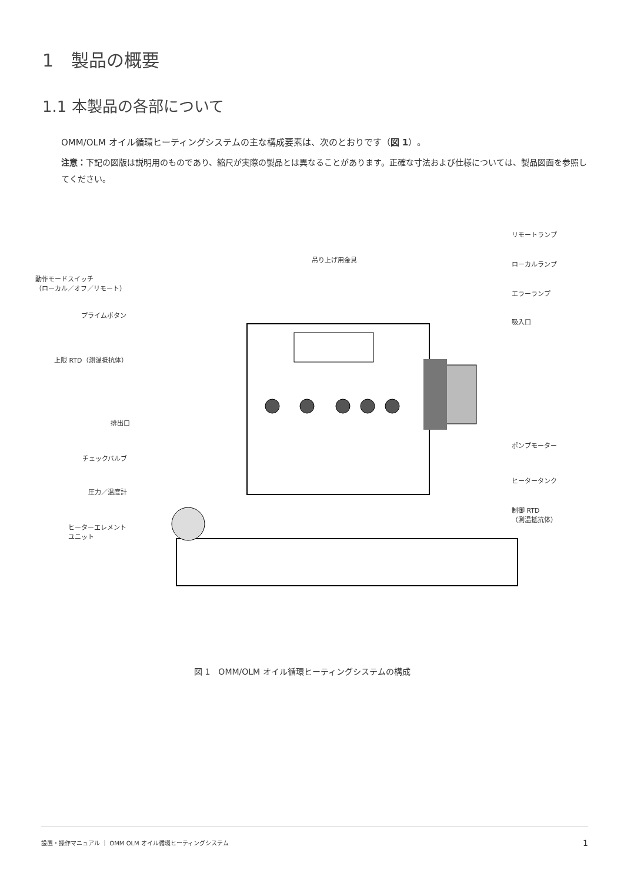1　製品の概要
1.1 本製品の各部について
OMM/OLM オイル循環ヒーティングシステムの主な構成要素は、次のとおりです（図 1）。
注意：下記の図版は説明用のものであり、縮尺が実際の製品とは異なることがあります。正確な寸法および仕様については、製品図面を参照してください。
吊り上げ用金具
動作モードスイッチ
（ローカル／オフ／リモート）
プライムボタン
上限 RTD（測温抵抗体）
排出口
チェックバルブ
圧力／温度計
ヒーターエレメント
ユニット
リモートランプ
ローカルランプ
エラーランプ
吸入口
ポンプモーター
ヒータータンク
制御 RTD
（測温抵抗体）
図 1　OMM/OLM オイル循環ヒーティングシステムの構成
設置・操作マニュアル ｜ OMM OLM オイル循環ヒーティングシステム 1